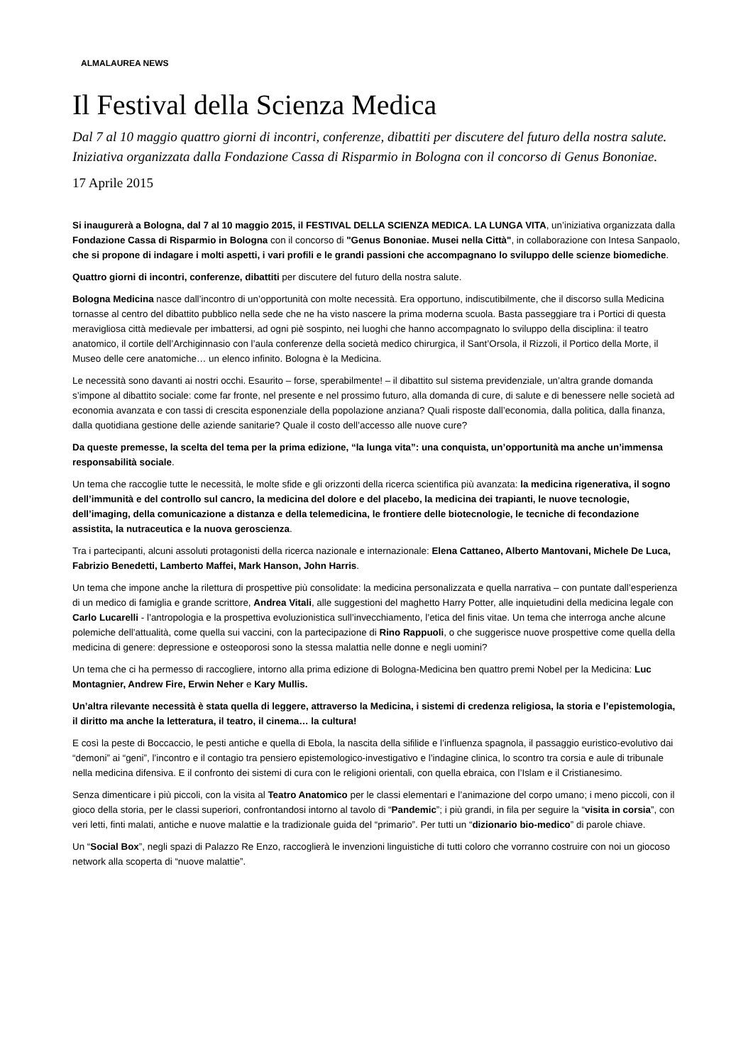ALMALAUREA NEWS
Il Festival della Scienza Medica
Dal 7 al 10 maggio quattro giorni di incontri, conferenze, dibattiti per discutere del futuro della nostra salute. Iniziativa organizzata dalla Fondazione Cassa di Risparmio in Bologna con il concorso di Genus Bononiae.
17 Aprile 2015
Si inaugurerà a Bologna, dal 7 al 10 maggio 2015, il FESTIVAL DELLA SCIENZA MEDICA. LA LUNGA VITA, un’iniziativa organizzata dalla Fondazione Cassa di Risparmio in Bologna con il concorso di "Genus Bononiae. Musei nella Città", in collaborazione con Intesa Sanpaolo, che si propone di indagare i molti aspetti, i vari profili e le grandi passioni che accompagnano lo sviluppo delle scienze biomediche.
Quattro giorni di incontri, conferenze, dibattiti per discutere del futuro della nostra salute.
Bologna Medicina nasce dall’incontro di un’opportunità con molte necessità. Era opportuno, indiscutibilmente, che il discorso sulla Medicina tornasse al centro del dibattito pubblico nella sede che ne ha visto nascere la prima moderna scuola. Basta passeggiare tra i Portici di questa meravigliosa città medievale per imbattersi, ad ogni piè sospinto, nei luoghi che hanno accompagnato lo sviluppo della disciplina: il teatro anatomico, il cortile dell’Archiginnasio con l’aula conferenze della società medico chirurgica, il Sant’Orsola, il Rizzoli, il Portico della Morte, il Museo delle cere anatomiche… un elenco infinito. Bologna è la Medicina.
Le necessità sono davanti ai nostri occhi. Esaurito – forse, sperabilmente! – il dibattito sul sistema previdenziale, un’altra grande domanda s’impone al dibattito sociale: come far fronte, nel presente e nel prossimo futuro, alla domanda di cure, di salute e di benessere nelle società ad economia avanzata e con tassi di crescita esponenziale della popolazione anziana? Quali risposte dall’economia, dalla politica, dalla finanza, dalla quotidiana gestione delle aziende sanitarie? Quale il costo dell’accesso alle nuove cure?
Da queste premesse, la scelta del tema per la prima edizione, “la lunga vita”: una conquista, un’opportunità ma anche un’immensa responsabilità sociale.
Un tema che raccoglie tutte le necessità, le molte sfide e gli orizzonti della ricerca scientifica più avanzata: la medicina rigenerativa, il sogno dell’immunità e del controllo sul cancro, la medicina del dolore e del placebo, la medicina dei trapianti, le nuove tecnologie, dell’imaging, della comunicazione a distanza e della telemedicina, le frontiere delle biotecnologie, le tecniche di fecondazione assistita, la nutraceutica e la nuova geroscienza.
Tra i partecipanti, alcuni assoluti protagonisti della ricerca nazionale e internazionale: Elena Cattaneo, Alberto Mantovani, Michele De Luca, Fabrizio Benedetti, Lamberto Maffei, Mark Hanson, John Harris.
Un tema che impone anche la rilettura di prospettive più consolidate: la medicina personalizzata e quella narrativa – con puntate dall’esperienza di un medico di famiglia e grande scrittore, Andrea Vitali, alle suggestioni del maghetto Harry Potter, alle inquietudini della medicina legale con Carlo Lucarelli - l’antropologia e la prospettiva evoluzionistica sull’invecchiamento, l’etica del finis vitae. Un tema che interroga anche alcune polemiche dell’attualità, come quella sui vaccini, con la partecipazione di Rino Rappuoli, o che suggerisce nuove prospettive come quella della medicina di genere: depressione e osteoporosi sono la stessa malattia nelle donne e negli uomini?
Un tema che ci ha permesso di raccogliere, intorno alla prima edizione di Bologna-Medicina ben quattro premi Nobel per la Medicina: Luc Montagnier, Andrew Fire, Erwin Neher e Kary Mullis.
Un’altra rilevante necessità è stata quella di leggere, attraverso la Medicina, i sistemi di credenza religiosa, la storia e l’epistemologia, il diritto ma anche la letteratura, il teatro, il cinema… la cultura!
E così la peste di Boccaccio, le pesti antiche e quella di Ebola, la nascita della sifilide e l’influenza spagnola, il passaggio euristico-evolutivo dai “demoni” ai “geni”, l’incontro e il contagio tra pensiero epistemologico-investigativo e l’indagine clinica, lo scontro tra corsia e aule di tribunale nella medicina difensiva. E il confronto dei sistemi di cura con le religioni orientali, con quella ebraica, con l’Islam e il Cristianesimo.
Senza dimenticare i più piccoli, con la visita al Teatro Anatomico per le classi elementari e l’animazione del corpo umano; i meno piccoli, con il gioco della storia, per le classi superiori, confrontandosi intorno al tavolo di “Pandemic”; i più grandi, in fila per seguire la “visita in corsia”, con veri letti, finti malati, antiche e nuove malattie e la tradizionale guida del “primario”. Per tutti un “dizionario bio-medico” di parole chiave.
Un “Social Box”, negli spazi di Palazzo Re Enzo, raccoglierà le invenzioni linguistiche di tutti coloro che vorranno costruire con noi un giocoso network alla scoperta di “nuove malattie”.